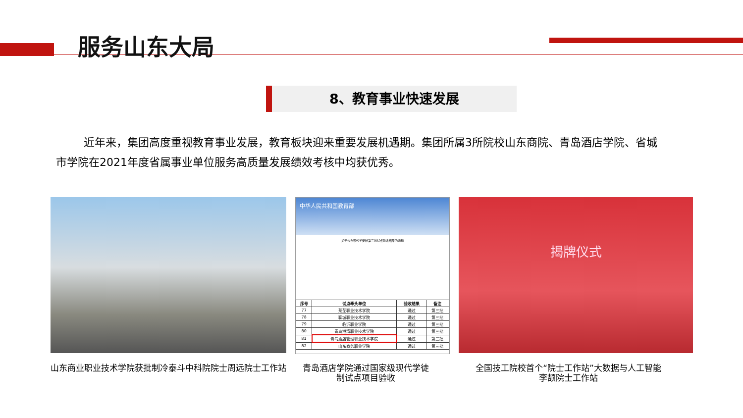服务山东大局
8、教育事业快速发展
近年来，集团高度重视教育事业发展，教育板块迎来重要发展机遇期。集团所属3所院校山东商院、青岛酒店学院、省城市学院在2021年度省属事业单位服务高质量发展绩效考核中均获优秀。
中华人民共和国教育部
关于公布现代学徒制第三批试点验收结果的通知
| 序号 | 试点牵头单位 | 验收结果 | 备注 |
| --- | --- | --- | --- |
| 77 | 莱芜职业技术学院 | 通过 | 第三批 |
| 78 | 聊城职业技术学院 | 通过 | 第三批 |
| 79 | 临沂职业学院 | 通过 | 第三批 |
| 80 | 青岛港湾职业技术学院 | 通过 | 第三批 |
| 81 | 青岛酒店管理职业技术学院 | 通过 | 第三批 |
| 82 | 山东商务职业学院 | 通过 | 第三批 |
揭牌仪式
山东商业职业技术学院获批制冷泰斗中科院院士周远院士工作站
青岛酒店学院通过国家级现代学徒制试点项目验收
全国技工院校首个“院士工作站”大数据与人工智能李颉院士工作站